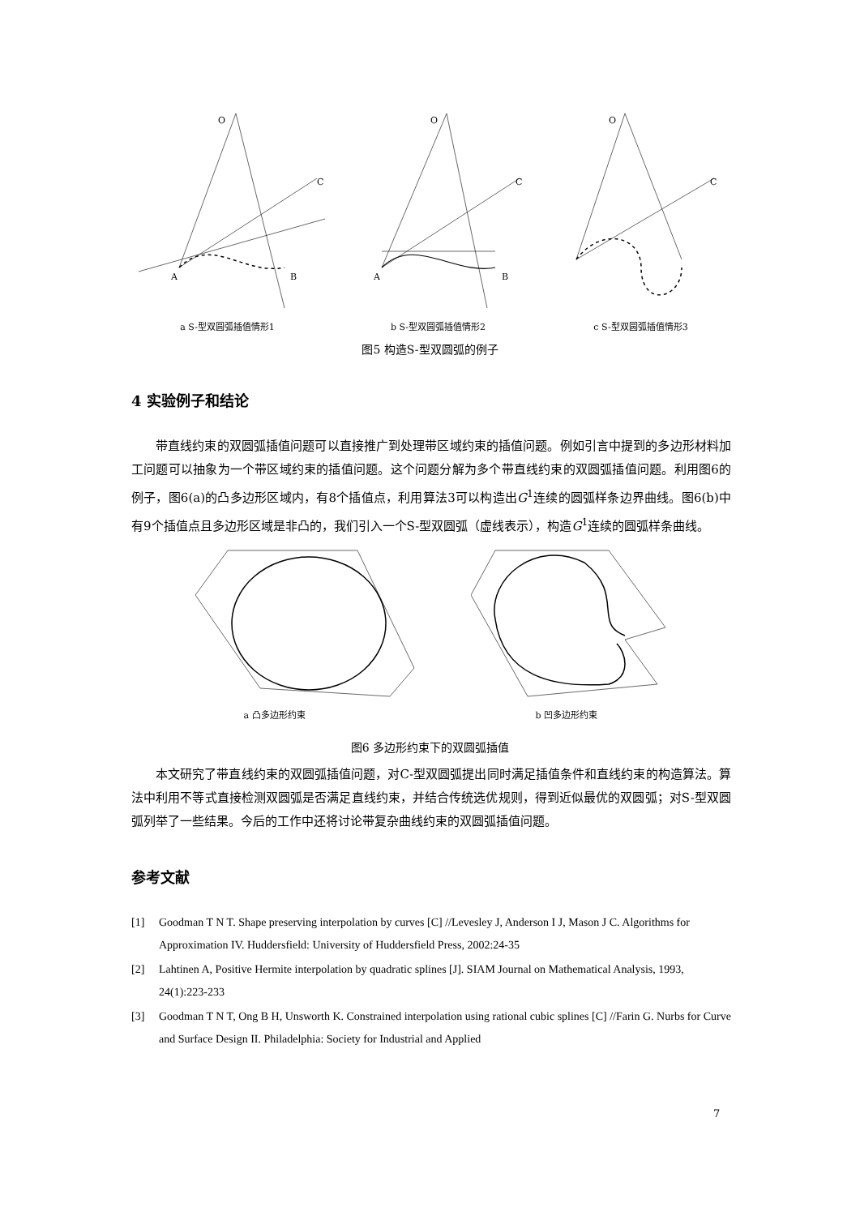O
C
A
B
a S-型双圆弧插值情形1
O
C
A
B
b S-型双圆弧插值情形2
O
C
c S-型双圆弧插值情形3
图5 构造S-型双圆弧的例子
4 实验例子和结论
带直线约束的双圆弧插值问题可以直接推广到处理带区域约束的插值问题。例如引言中提到的多边形材料加工问题可以抽象为一个带区域约束的插值问题。这个问题分解为多个带直线约束的双圆弧插值问题。利用图6的例子，图6(a)的凸多边形区域内，有8个插值点，利用算法3可以构造出G<sup>1</sup>连续的圆弧样条边界曲线。图6(b)中有9个插值点且多边形区域是非凸的，我们引入一个S-型双圆弧（虚线表示），构造G<sup>1</sup>连续的圆弧样条曲线。
a 凸多边形约束 b 凹多边形约束
图6 多边形约束下的双圆弧插值
本文研究了带直线约束的双圆弧插值问题，对C-型双圆弧提出同时满足插值条件和直线约束的构造算法。算法中利用不等式直接检测双圆弧是否满足直线约束，并结合传统选优规则，得到近似最优的双圆弧；对S-型双圆弧列举了一些结果。今后的工作中还将讨论带复杂曲线约束的双圆弧插值问题。
参考文献
[1] Goodman T N T. Shape preserving interpolation by curves [C] //Levesley J, Anderson I J, Mason J C. Algorithms for Approximation IV. Huddersfield: University of Huddersfield Press, 2002:24-35
[2] Lahtinen A, Positive Hermite interpolation by quadratic splines [J]. SIAM Journal on Mathematical Analysis, 1993, 24(1):223-233
[3] Goodman T N T, Ong B H, Unsworth K. Constrained interpolation using rational cubic splines [C] //Farin G. Nurbs for Curve and Surface Design II. Philadelphia: Society for Industrial and Applied
7